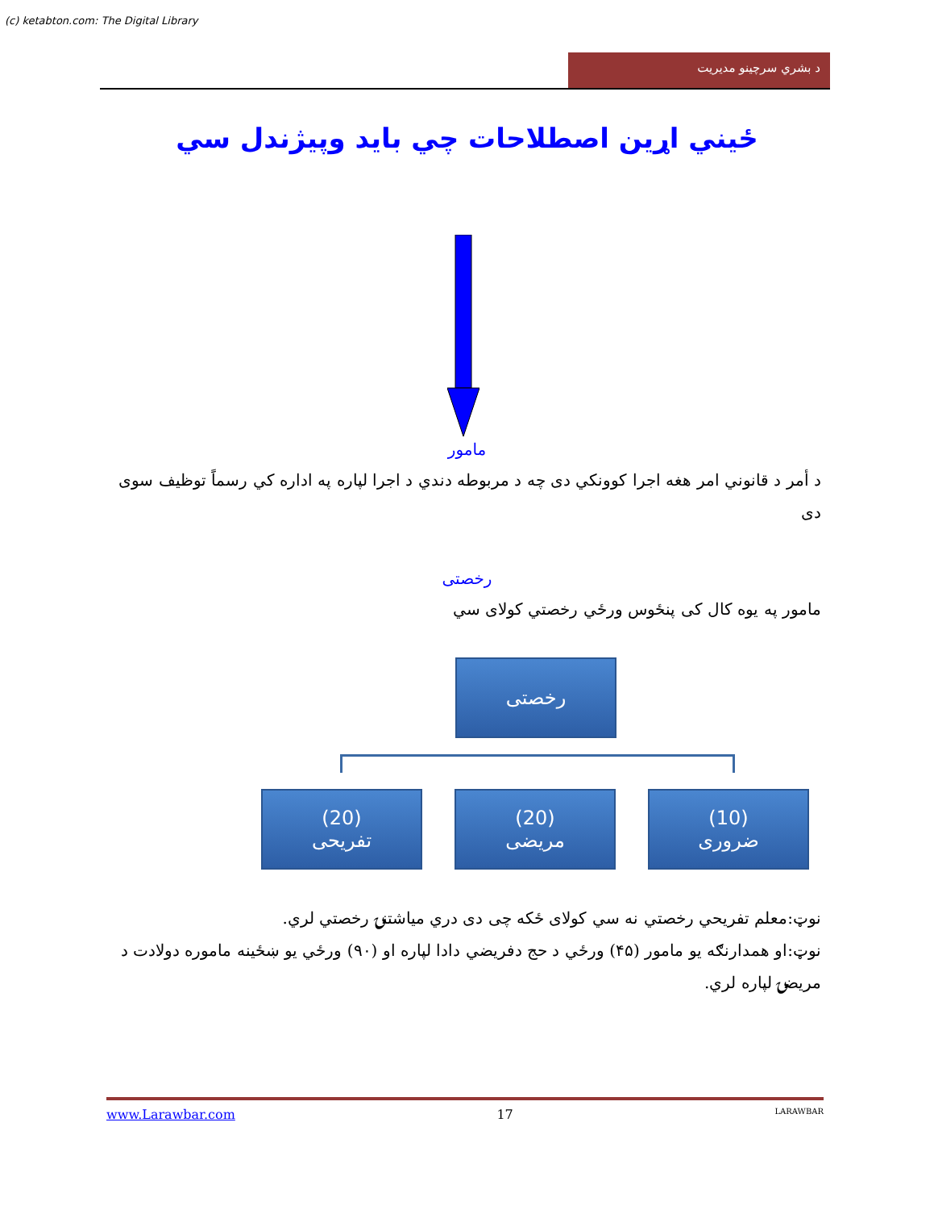(c) ketabton.com: The Digital Library
د بشري سرچينو مديريت
ځيني اړين اصطلاحات چي بايد وپيژندل سي
مامور
د أمر د قانوني امر هغه اجرا کوونکي دی چه د مربوطه دندي د اجرا لپاره په اداره کي رسماً توظيف سوی دی
رخصتی
مامور په يوه کال کی پنځوس ورځي رخصتي کولای سي
رخصتی
(10)
ضروری
(20)
مريضی
(20)
تفريحی
نوټ:معلم تفريحي رخصتي نه سي کولای ځکه چی دی دري مياشتنۍ رخصتي لري.
نوټ:او همدارنګه يو مامور (۴۵) ورځي د حج دفريضي دادا لپاره او (۹۰) ورځي يو ښځينه ماموره دولادت د مريضۍ لپاره لري.
www.Larawbar.com 17 LARAWBAR